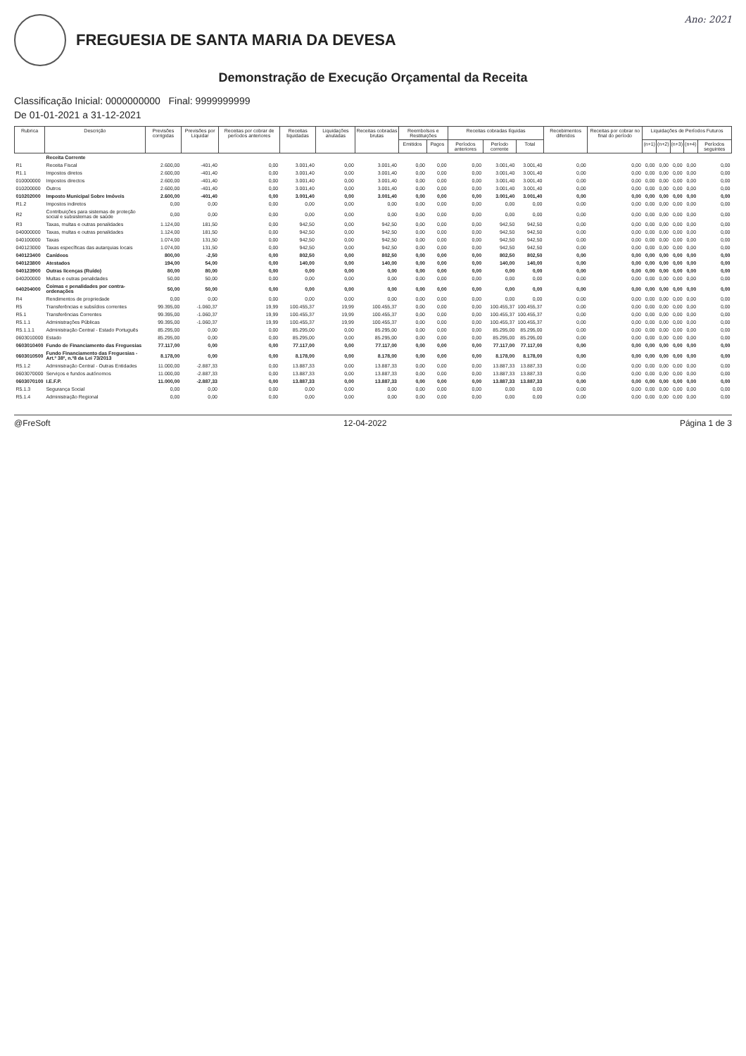FREGUESIA DE SANTA MARIA DA DEVESA
Ano: 2021
Demonstração de Execução Orçamental da Receita
Classificação Inicial: 0000000000 Final: 9999999999
De 01-01-2021 a 31-12-2021
| Rubrica | Descrição | Previsões corrigidas | Previsões por Liquidar | Receitas por cobrar de períodos anteriores | Receitas liquidadas | Liquidações anuladas | Receitas cobradas brutas | Reembolsos e Restituições | | Receitas cobradas líquidas | | | Recebimentos diferidos | Receitas por cobrar no final do período | Liquidações de Períodos Futuros | | | | |
| --- | --- | --- | --- | --- | --- | --- | --- | --- | --- | --- | --- | --- | --- | --- | --- | --- | --- | --- | --- |
| | | | | | | | | Emitidos | Pagos | Períodos anteriores | Período corrente | Total | | | (n+1) | (n+2) | (n+3) | (n+4) | Períodos seguintes |
| | Receita Corrente | | | | | | | | | | | | | | | | | | |
| R1 | Receita Fiscal | 2.600,00 | -401,40 | 0,00 | 3.001,40 | 0,00 | 3.001,40 | 0,00 | 0,00 | 0,00 | 3.001,40 | 3.001,40 | 0,00 | 0,00 | 0,00 | 0,00 | 0,00 | 0,00 | 0,00 |
| R1.1 | Impostos diretos | 2.600,00 | -401,40 | 0,00 | 3.001,40 | 0,00 | 3.001,40 | 0,00 | 0,00 | 0,00 | 3.001,40 | 3.001,40 | 0,00 | 0,00 | 0,00 | 0,00 | 0,00 | 0,00 | 0,00 |
| 010000000 | Impostos directos | 2.600,00 | -401,40 | 0,00 | 3.001,40 | 0,00 | 3.001,40 | 0,00 | 0,00 | 0,00 | 3.001,40 | 3.001,40 | 0,00 | 0,00 | 0,00 | 0,00 | 0,00 | 0,00 | 0,00 |
| 010200000 | Outros | 2.600,00 | -401,40 | 0,00 | 3.001,40 | 0,00 | 3.001,40 | 0,00 | 0,00 | 0,00 | 3.001,40 | 3.001,40 | 0,00 | 0,00 | 0,00 | 0,00 | 0,00 | 0,00 | 0,00 |
| 010202000 | Imposto Municipal Sobre Imóveis | 2.600,00 | -401,40 | 0,00 | 3.001,40 | 0,00 | 3.001,40 | 0,00 | 0,00 | 0,00 | 3.001,40 | 3.001,40 | 0,00 | 0,00 | 0,00 | 0,00 | 0,00 | 0,00 | 0,00 |
| R1.2 | Impostos indiretos | 0,00 | 0,00 | 0,00 | 0,00 | 0,00 | 0,00 | 0,00 | 0,00 | 0,00 | 0,00 | 0,00 | 0,00 | 0,00 | 0,00 | 0,00 | 0,00 | 0,00 | 0,00 |
| R2 | Contribuições para sistemas de proteção social e subsistemas de saúde | 0,00 | 0,00 | 0,00 | 0,00 | 0,00 | 0,00 | 0,00 | 0,00 | 0,00 | 0,00 | 0,00 | 0,00 | 0,00 | 0,00 | 0,00 | 0,00 | 0,00 | 0,00 |
| R3 | Taxas, multas e outras penalidades | 1.124,00 | 181,50 | 0,00 | 942,50 | 0,00 | 942,50 | 0,00 | 0,00 | 0,00 | 942,50 | 942,50 | 0,00 | 0,00 | 0,00 | 0,00 | 0,00 | 0,00 | 0,00 |
| 040000000 | Taxas, multas e outras penalidades | 1.124,00 | 181,50 | 0,00 | 942,50 | 0,00 | 942,50 | 0,00 | 0,00 | 0,00 | 942,50 | 942,50 | 0,00 | 0,00 | 0,00 | 0,00 | 0,00 | 0,00 | 0,00 |
| 040100000 | Taxas | 1.074,00 | 131,50 | 0,00 | 942,50 | 0,00 | 942,50 | 0,00 | 0,00 | 0,00 | 942,50 | 942,50 | 0,00 | 0,00 | 0,00 | 0,00 | 0,00 | 0,00 | 0,00 |
| 040123000 | Taxas específicas das autarquias locais | 1.074,00 | 131,50 | 0,00 | 942,50 | 0,00 | 942,50 | 0,00 | 0,00 | 0,00 | 942,50 | 942,50 | 0,00 | 0,00 | 0,00 | 0,00 | 0,00 | 0,00 | 0,00 |
| 040123400 | Canídeos | 800,00 | -2,50 | 0,00 | 802,50 | 0,00 | 802,50 | 0,00 | 0,00 | 0,00 | 802,50 | 802,50 | 0,00 | 0,00 | 0,00 | 0,00 | 0,00 | 0,00 | 0,00 |
| 040123800 | Atestados | 194,00 | 54,00 | 0,00 | 140,00 | 0,00 | 140,00 | 0,00 | 0,00 | 0,00 | 140,00 | 140,00 | 0,00 | 0,00 | 0,00 | 0,00 | 0,00 | 0,00 | 0,00 |
| 040123900 | Outras licenças (Ruído) | 80,00 | 80,00 | 0,00 | 0,00 | 0,00 | 0,00 | 0,00 | 0,00 | 0,00 | 0,00 | 0,00 | 0,00 | 0,00 | 0,00 | 0,00 | 0,00 | 0,00 | 0,00 |
| 040200000 | Multas e outras penalidades | 50,00 | 50,00 | 0,00 | 0,00 | 0,00 | 0,00 | 0,00 | 0,00 | 0,00 | 0,00 | 0,00 | 0,00 | 0,00 | 0,00 | 0,00 | 0,00 | 0,00 | 0,00 |
| 040204000 | Coimas e penalidades por contra-ordenações | 50,00 | 50,00 | 0,00 | 0,00 | 0,00 | 0,00 | 0,00 | 0,00 | 0,00 | 0,00 | 0,00 | 0,00 | 0,00 | 0,00 | 0,00 | 0,00 | 0,00 | 0,00 |
| R4 | Rendimentos de propriedade | 0,00 | 0,00 | 0,00 | 0,00 | 0,00 | 0,00 | 0,00 | 0,00 | 0,00 | 0,00 | 0,00 | 0,00 | 0,00 | 0,00 | 0,00 | 0,00 | 0,00 | 0,00 |
| R5 | Transferências e subsídios correntes | 99.395,00 | -1.060,37 | 19,99 | 100.455,37 | 19,99 | 100.455,37 | 0,00 | 0,00 | 0,00 | 100.455,37 | 100.455,37 | 0,00 | 0,00 | 0,00 | 0,00 | 0,00 | 0,00 | 0,00 |
| R5.1 | Transferências Correntes | 99.395,00 | -1.060,37 | 19,99 | 100.455,37 | 19,99 | 100.455,37 | 0,00 | 0,00 | 0,00 | 100.455,37 | 100.455,37 | 0,00 | 0,00 | 0,00 | 0,00 | 0,00 | 0,00 | 0,00 |
| R5.1.1 | Administrações Públicas | 99.395,00 | -1.060,37 | 19,99 | 100.455,37 | 19,99 | 100.455,37 | 0,00 | 0,00 | 0,00 | 100.455,37 | 100.455,37 | 0,00 | 0,00 | 0,00 | 0,00 | 0,00 | 0,00 | 0,00 |
| R5.1.1.1 | Administração Central - Estado Português | 85.295,00 | 0,00 | 0,00 | 85.295,00 | 0,00 | 85.295,00 | 0,00 | 0,00 | 0,00 | 85.295,00 | 85.295,00 | 0,00 | 0,00 | 0,00 | 0,00 | 0,00 | 0,00 | 0,00 |
| 0603010000 | Estado | 85.295,00 | 0,00 | 0,00 | 85.295,00 | 0,00 | 85.295,00 | 0,00 | 0,00 | 0,00 | 85.295,00 | 85.295,00 | 0,00 | 0,00 | 0,00 | 0,00 | 0,00 | 0,00 | 0,00 |
| 0603010400 | Fundo de Financiamento das Freguesias | 77.117,00 | 0,00 | 0,00 | 77.117,00 | 0,00 | 77.117,00 | 0,00 | 0,00 | 0,00 | 77.117,00 | 77.117,00 | 0,00 | 0,00 | 0,00 | 0,00 | 0,00 | 0,00 | 0,00 |
| 0603010500 | Fundo Financiamento das Freguesias - Art.º 38º, n.º8 da Lei 73/2013 | 8.178,00 | 0,00 | 0,00 | 8.178,00 | 0,00 | 8.178,00 | 0,00 | 0,00 | 0,00 | 8.178,00 | 8.178,00 | 0,00 | 0,00 | 0,00 | 0,00 | 0,00 | 0,00 | 0,00 |
| R5.1.2 | Administração Central - Outras Entidades | 11.000,00 | -2.887,33 | 0,00 | 13.887,33 | 0,00 | 13.887,33 | 0,00 | 0,00 | 0,00 | 13.887,33 | 13.887,33 | 0,00 | 0,00 | 0,00 | 0,00 | 0,00 | 0,00 | 0,00 |
| 0603070000 | Serviços e fundos autónomos | 11.000,00 | -2.887,33 | 0,00 | 13.887,33 | 0,00 | 13.887,33 | 0,00 | 0,00 | 0,00 | 13.887,33 | 13.887,33 | 0,00 | 0,00 | 0,00 | 0,00 | 0,00 | 0,00 | 0,00 |
| 0603070100 | I.E.F.P. | 11.000,00 | -2.887,33 | 0,00 | 13.887,33 | 0,00 | 13.887,33 | 0,00 | 0,00 | 0,00 | 13.887,33 | 13.887,33 | 0,00 | 0,00 | 0,00 | 0,00 | 0,00 | 0,00 | 0,00 |
| R5.1.3 | Segurança Social | 0,00 | 0,00 | 0,00 | 0,00 | 0,00 | 0,00 | 0,00 | 0,00 | 0,00 | 0,00 | 0,00 | 0,00 | 0,00 | 0,00 | 0,00 | 0,00 | 0,00 | 0,00 |
| R5.1.4 | Administração Regional | 0,00 | 0,00 | 0,00 | 0,00 | 0,00 | 0,00 | 0,00 | 0,00 | 0,00 | 0,00 | 0,00 | 0,00 | 0,00 | 0,00 | 0,00 | 0,00 | 0,00 | 0,00 |
@FreSoft 12-04-2022 Página 1 de 3